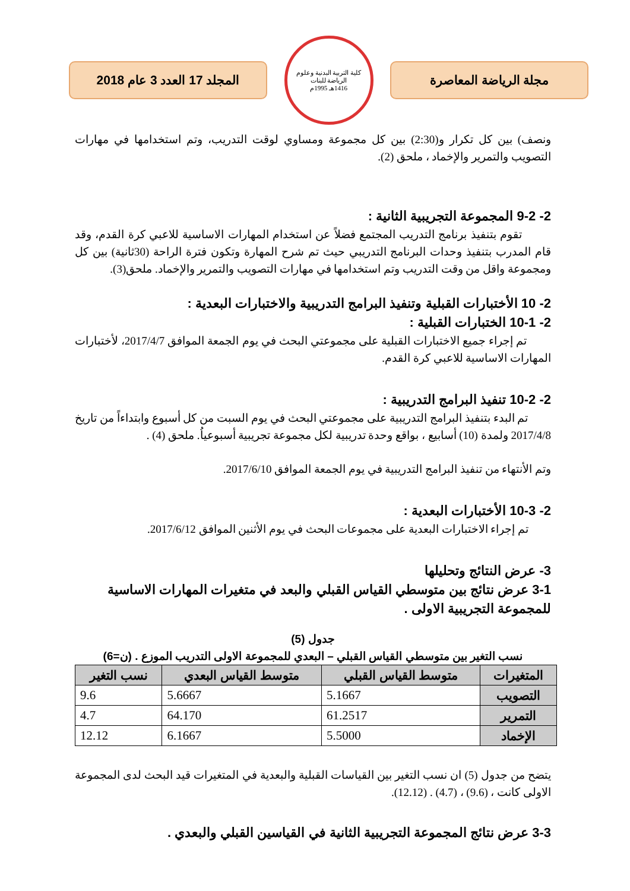مجلة الرياضة المعاصرة
كلية التربية البدنية وعلوم الرياضة للبنات
1416هـ 1995م
المجلد 17 العدد 3 عام 2018
ونصف) بين كل تكرار و(2:30) بين كل مجموعة ومساوي لوقت التدريب، وتم استخدامها في مهارات التصويب والتمرير والإخماد ، ملحق (2).
2- 9-2 المجموعة التجريبية الثانية :
تقوم بتنفيذ برنامج التدريب المجتمع فضلاً عن استخدام المهارات الاساسية للاعبي كرة القدم، وقد قام المدرب بتنفيذ وحدات البرنامج التدريبي حيث تم شرح المهارة وتكون فترة الراحة (30ثانية) بين كل ومجموعة واقل من وقت التدريب وتم استخدامها في مهارات التصويب والتمرير والإخماد. ملحق(3).
2- 10 الأختبارات القبلية وتنفيذ البرامج التدريبية والاختبارات البعدية :
2- 10-1 الختبارات القبلية :
تم إجراء جميع الاختبارات القبلية على مجموعتي البحث في يوم الجمعة الموافق 2017/4/7، لأختبارات المهارات الاساسية للاعبي كرة القدم.
2- 10-2 تنفيذ البرامج التدريبية :
تم البدء بتنفيذ البرامج التدريبية على مجموعتي البحث في يوم السبت من كل أسبوع وابتداءاً من تاريخ 2017/4/8 ولمدة (10) أسابيع ، بواقع وحدة تدريبية لكل مجموعة تجريبية أسبوعياُ. ملحق (4) .
وتم الأنتهاء من تنفيذ البرامج التدريبية في يوم الجمعة الموافق 2017/6/10.
2- 10-3 الأختبارات البعدية :
تم إجراء الاختبارات البعدية على مجموعات البحث في يوم الأثنين الموافق 2017/6/12.
3- عرض النتائج وتحليلها
3-1 عرض نتائج بين متوسطي القياس القبلي والبعد في متغيرات المهارات الاساسية للمجموعة التجريبية الاولى .
جدول (5)
نسب التغير بين متوسطي القياس القبلي – البعدي للمجموعة الاولى التدريب الموزع . (ن=6)
| المتغيرات | متوسط القياس القبلي | متوسط القياس البعدي | نسب التغير |
| --- | --- | --- | --- |
| التصويب | 5.1667 | 5.6667 | 9.6 |
| التمرير | 61.2517 | 64.170 | 4.7 |
| الإخماد | 5.5000 | 6.1667 | 12.12 |
يتضح من جدول (5) ان نسب التغير بين القياسات القبلية والبعدية في المتغيرات قيد البحث لدى المجموعة الاولى كانت ، (9.6) ، (4.7) . (12.12).
3-3 عرض نتائج المجموعة التجريبية الثانية في القياسين القبلي والبعدي .